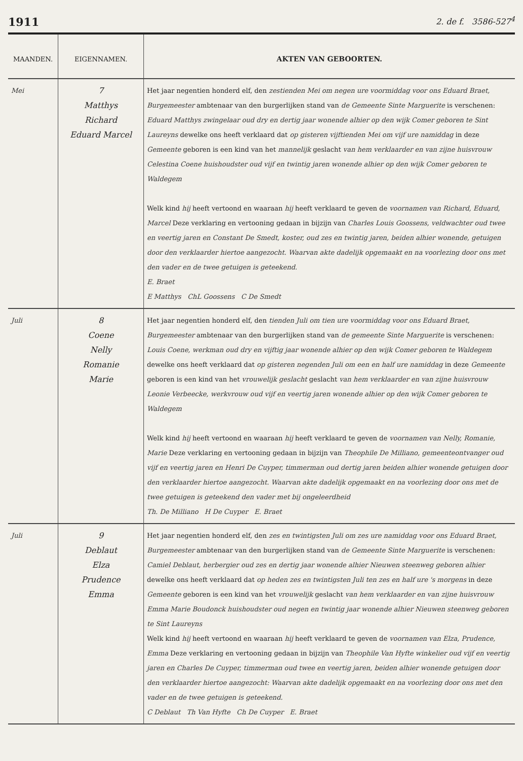1911 2. de f. 3586-527<sup>4</sup>
| MAANDEN. | EIGENNAMEN. | AKTEN VAN GEBOORTEN. |
| --- | --- | --- |
| Mei | 7 Matthys Richard Eduard Marcel | Het jaar negentien honderd elf, den zestienden Mei om negen ure voormiddag voor ons Eduard Braet, Burgemeester ambtenaar van den burgerlijken stand van de Gemeente Sinte Marguerite is verschenen: Eduard Matthys zwingelaar oud dry en dertig jaar wonende alhier op den wijk Comer geboren te Sint Laureyns dewelke ons heeft verklaard dat op gisteren vijftienden Mei om vijf ure namiddag in deze Gemeente geboren is een kind van het mannelijk geslacht van hem verklaarder en van zijne huisvrouw Celestina Coene huishoudster oud vijf en twintig jaren wonende alhier op den wijk Comer geboren te Waldegem Welk kind hij heeft vertoond en waaraan hij heeft verklaard te geven de voornamen van Richard, Eduard, Marcel Deze verklaring en vertooning gedaan in bijzijn van Charles Louis Goossens, veldwachter oud twee en veertig jaren en Constant De Smedt, koster, oud zes en twintig jaren, beiden alhier wonende, getuigen door den verklaarder hiertoe aangezocht. Waarvan akte dadelijk opgemaakt en na voorlezing door ons met den vader en de twee getuigen is geteekend. E. Braet E Matthys ChL Goossens C De Smedt |
| Juli | 8 Coene Nelly Romanie Marie | Het jaar negentien honderd elf, den tienden Juli om tien ure voormiddag voor ons Eduard Braet, Burgemeester ambtenaar van den burgerlijken stand van de gemeente Sinte Marguerite is verschenen: Louis Coene, werkman oud dry en vijftig jaar wonende alhier op den wijk Comer geboren te Waldegem dewelke ons heeft verklaard dat op gisteren negenden Juli om een en half ure namiddag in deze Gemeente geboren is een kind van het vrouwelijk geslacht geslacht van hem verklaarder en van zijne huisvrouw Leonie Verbeecke, werkvrouw oud vijf en veertig jaren wonende alhier op den wijk Comer geboren te Waldegem Welk kind hij heeft vertoond en waaraan hij heeft verklaard te geven de voornamen van Nelly, Romanie, Marie Deze verklaring en vertooning gedaan in bijzijn van Theophile De Milliano, gemeenteontvanger oud vijf en veertig jaren en Henri De Cuyper, timmerman oud dertig jaren beiden alhier wonende getuigen door den verklaarder hiertoe aangezocht. Waarvan akte dadelijk opgemaakt en na voorlezing door ons met de twee getuigen is geteekend den vader met bij ongeleerdheid Th. De Milliano H De Cuyper E. Braet |
| Juli | 9 Deblaut Elza Prudence Emma | Het jaar negentien honderd elf, den zes en twintigsten Juli om zes ure namiddag voor ons Eduard Braet, Burgemeester ambtenaar van den burgerlijken stand van de Gemeente Sinte Marguerite is verschenen: Camiel Deblaut, herbergier oud zes en dertig jaar wonende alhier Nieuwen steenweg geboren alhier dewelke ons heeft verklaard dat op heden zes en twintigsten Juli ten zes en half ure 's morgens in deze Gemeente geboren is een kind van het vrouwelijk geslacht van hem verklaarder en van zijne huisvrouw Emma Marie Boudonck huishoudster oud negen en twintig jaar wonende alhier Nieuwen steenweg geboren te Sint Laureyns Welk kind hij heeft vertoond en waaraan hij heeft verklaard te geven de voornamen van Elza, Prudence, Emma Deze verklaring en vertooning gedaan in bijzijn van Theophile Van Hyfte winkelier oud vijf en veertig jaren en Charles De Cuyper, timmerman oud twee en veertig jaren, beiden alhier wonende getuigen door den verklaarder hiertoe aangezocht: Waarvan akte dadelijk opgemaakt en na voorlezing door ons met den vader en de twee getuigen is geteekend. C Deblaut Th Van Hyfte Ch De Cuyper E. Braet |